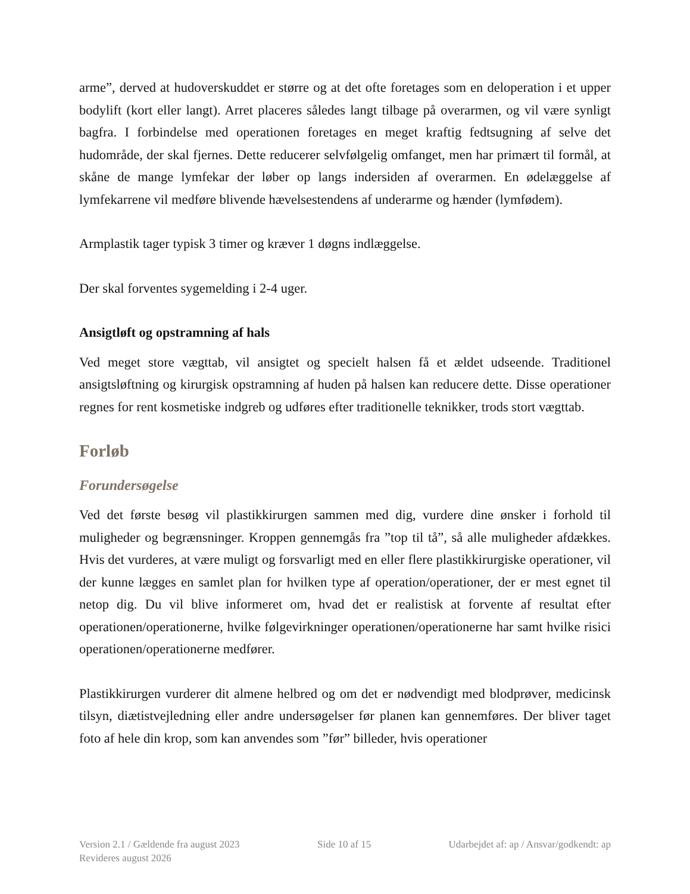arme”, derved at hudoverskuddet er større og at det ofte foretages som en deloperation i et upper bodylift (kort eller langt). Arret placeres således langt tilbage på overarmen, og vil være synligt bagfra. I forbindelse med operationen foretages en meget kraftig fedtsugning af selve det hudområde, der skal fjernes. Dette reducerer selvfølgelig omfanget, men har primært til formål, at skåne de mange lymfekar der løber op langs indersiden af overarmen. En ødelæggelse af lymfekarrene vil medføre blivende hævelsestendens af underarme og hænder (lymfødem).
Armplastik tager typisk 3 timer og kræver 1 døgns indlæggelse.
Der skal forventes sygemelding i 2-4 uger.
Ansigtløft og opstramning af hals
Ved meget store vægttab, vil ansigtet og specielt halsen få et ældet udseende. Traditionel ansigtsløftning og kirurgisk opstramning af huden på halsen kan reducere dette. Disse operationer regnes for rent kosmetiske indgreb og udføres efter traditionelle teknikker, trods stort vægttab.
Forløb
Forundersøgelse
Ved det første besøg vil plastikkirurgen sammen med dig, vurdere dine ønsker i forhold til muligheder og begrænsninger. Kroppen gennemgås fra ”top til tå”, så alle muligheder afdækkes. Hvis det vurderes, at være muligt og forsvarligt med en eller flere plastikkirurgiske operationer, vil der kunne lægges en samlet plan for hvilken type af operation/operationer, der er mest egnet til netop dig. Du vil blive informeret om, hvad det er realistisk at forvente af resultat efter operationen/operationerne, hvilke følgevirkninger operationen/operationerne har samt hvilke risici operationen/operationerne medfører.
Plastikkirurgen vurderer dit almene helbred og om det er nødvendigt med blodprøver, medicinsk tilsyn, diætistvejledning eller andre undersøgelser før planen kan gennemføres. Der bliver taget foto af hele din krop, som kan anvendes som ”før” billeder, hvis operationer
Version 2.1 / Gældende fra august 2023 Side 10 af 15 Udarbejdet af: ap / Ansvar/godkendt: ap
Revideres august 2026